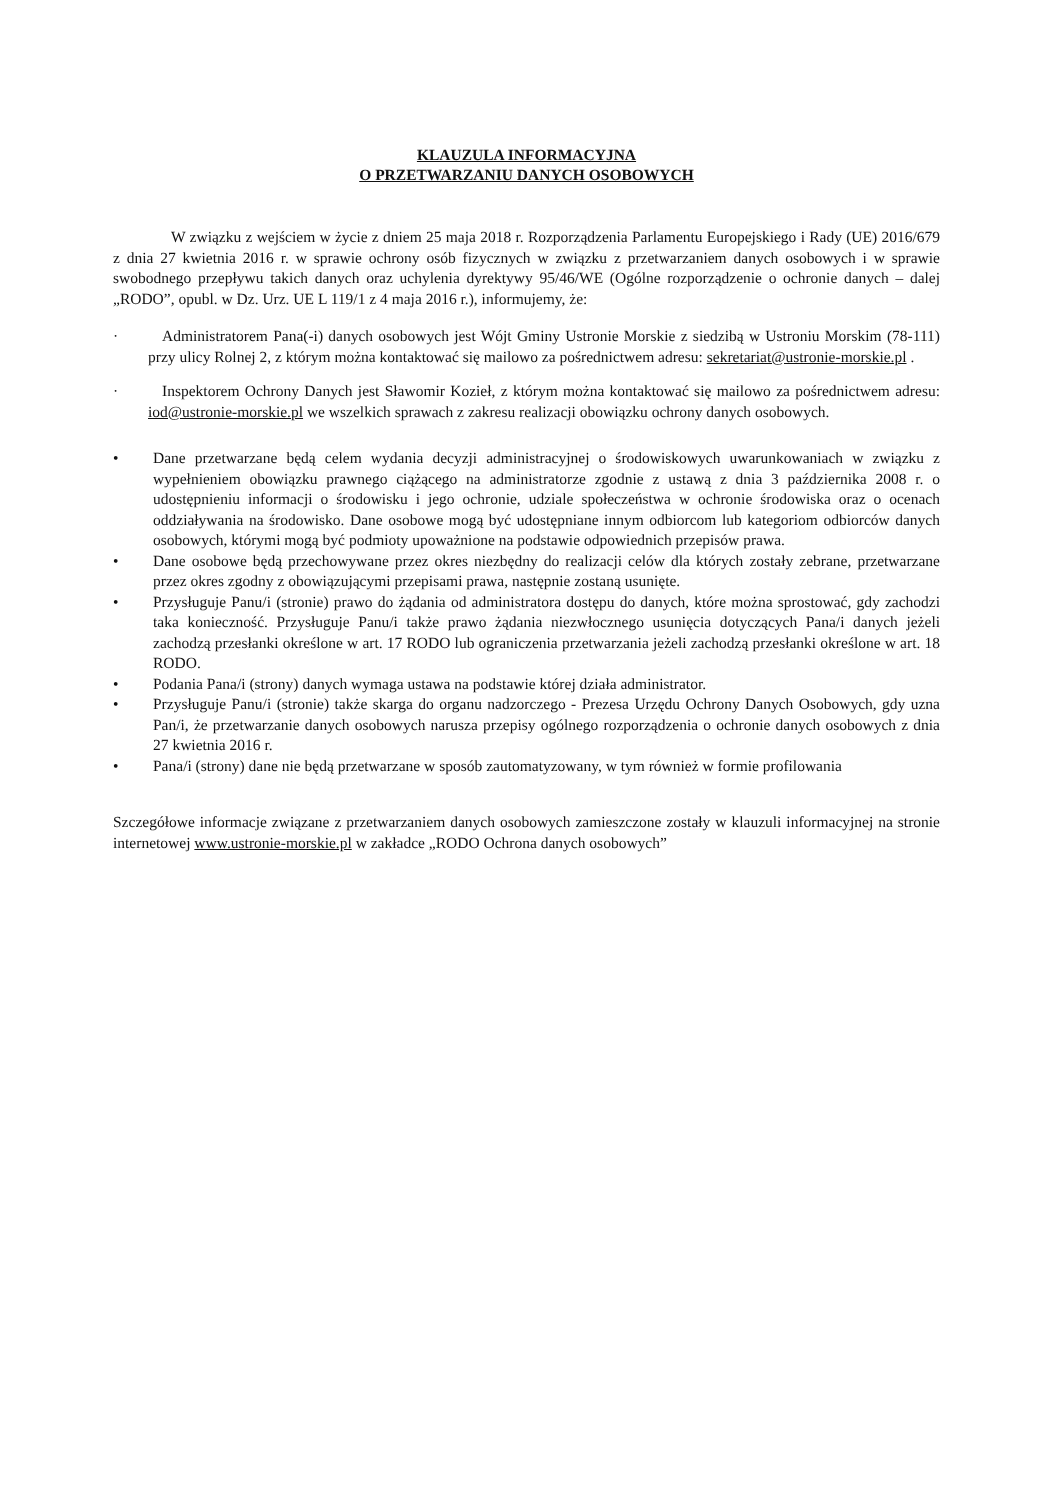KLAUZULA INFORMACYJNA
O PRZETWARZANIU DANYCH OSOBOWYCH
W związku z wejściem w życie z dniem 25 maja 2018 r. Rozporządzenia Parlamentu Europejskiego i Rady (UE) 2016/679 z dnia 27 kwietnia 2016 r. w sprawie ochrony osób fizycznych w związku z przetwarzaniem danych osobowych i w sprawie swobodnego przepływu takich danych oraz uchylenia dyrektywy 95/46/WE (Ogólne rozporządzenie o ochronie danych – dalej „RODO”, opubl. w Dz. Urz. UE L 119/1 z 4 maja 2016 r.), informujemy, że:
· Administratorem Pana(-i) danych osobowych jest Wójt Gminy Ustronie Morskie z siedzibą w Ustroniu Morskim (78-111) przy ulicy Rolnej 2, z którym można kontaktować się mailowo za pośrednictwem adresu: sekretariat@ustronie-morskie.pl .
· Inspektorem Ochrony Danych jest Sławomir Kozieł, z którym można kontaktować się mailowo za pośrednictwem adresu: iod@ustronie-morskie.pl we wszelkich sprawach z zakresu realizacji obowiązku ochrony danych osobowych.
• Dane przetwarzane będą celem wydania decyzji administracyjnej o środowiskowych uwarunkowaniach w związku z wypełnieniem obowiązku prawnego ciążącego na administratorze zgodnie z ustawą z dnia 3 października 2008 r. o udostępnieniu informacji o środowisku i jego ochronie, udziale społeczeństwa w ochronie środowiska oraz o ocenach oddziaływania na środowisko. Dane osobowe mogą być udostępniane innym odbiorcom lub kategoriom odbiorców danych osobowych, którymi mogą być podmioty upoważnione na podstawie odpowiednich przepisów prawa.
• Dane osobowe będą przechowywane przez okres niezbędny do realizacji celów dla których zostały zebrane, przetwarzane przez okres zgodny z obowiązującymi przepisami prawa, następnie zostaną usunięte.
• Przysługuje Panu/i (stronie) prawo do żądania od administratora dostępu do danych, które można sprostować, gdy zachodzi taka konieczność. Przysługuje Panu/i także prawo żądania niezwłocznego usunięcia dotyczących Pana/i danych jeżeli zachodzą przesłanki określone w art. 17 RODO lub ograniczenia przetwarzania jeżeli zachodzą przesłanki określone w art. 18 RODO.
• Podania Pana/i (strony) danych wymaga ustawa na podstawie której działa administrator.
• Przysługuje Panu/i (stronie) także skarga do organu nadzorczego - Prezesa Urzędu Ochrony Danych Osobowych, gdy uzna Pan/i, że przetwarzanie danych osobowych narusza przepisy ogólnego rozporządzenia o ochronie danych osobowych z dnia 27 kwietnia 2016 r.
• Pana/i (strony) dane nie będą przetwarzane w sposób zautomatyzowany, w tym również w formie profilowania
Szczegółowe informacje związane z przetwarzaniem danych osobowych zamieszczone zostały w klauzuli informacyjnej na stronie internetowej www.ustronie-morskie.pl w zakładce „RODO Ochrona danych osobowych”